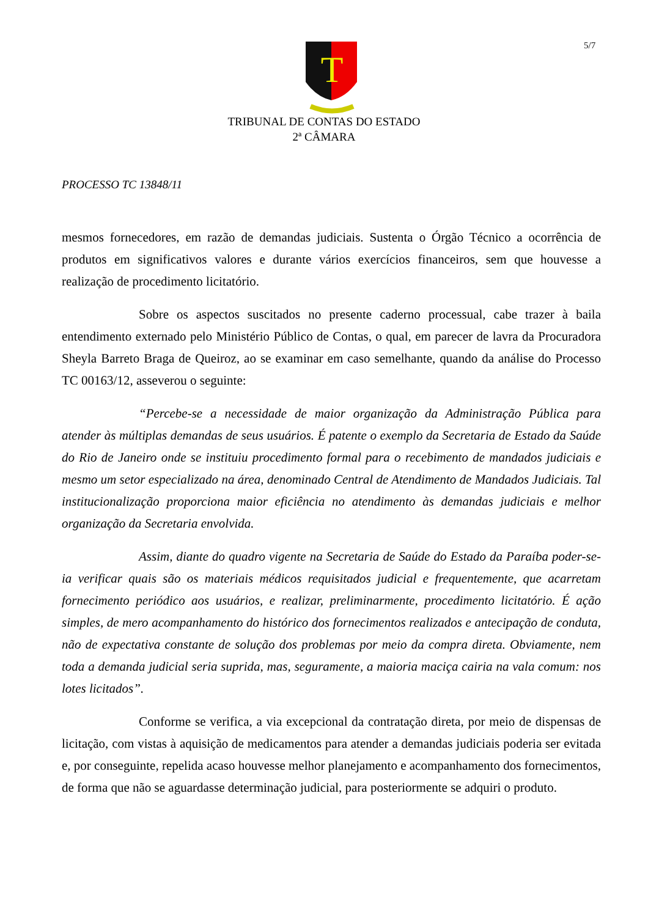5/7
T
TRIBUNAL DE CONTAS DO ESTADO
2ª CÂMARA
PROCESSO TC 13848/11
mesmos fornecedores, em razão de demandas judiciais. Sustenta o Órgão Técnico a ocorrência de produtos em significativos valores e durante vários exercícios financeiros, sem que houvesse a realização de procedimento licitatório.
Sobre os aspectos suscitados no presente caderno processual, cabe trazer à baila entendimento externado pelo Ministério Público de Contas, o qual, em parecer de lavra da Procuradora Sheyla Barreto Braga de Queiroz, ao se examinar em caso semelhante, quando da análise do Processo TC 00163/12, asseverou o seguinte:
“Percebe-se a necessidade de maior organização da Administração Pública para atender às múltiplas demandas de seus usuários. É patente o exemplo da Secretaria de Estado da Saúde do Rio de Janeiro onde se instituiu procedimento formal para o recebimento de mandados judiciais e mesmo um setor especializado na área, denominado Central de Atendimento de Mandados Judiciais. Tal institucionalização proporciona maior eficiência no atendimento às demandas judiciais e melhor organização da Secretaria envolvida.
Assim, diante do quadro vigente na Secretaria de Saúde do Estado da Paraíba poder-se-ia verificar quais são os materiais médicos requisitados judicial e frequentemente, que acarretam fornecimento periódico aos usuários, e realizar, preliminarmente, procedimento licitatório. É ação simples, de mero acompanhamento do histórico dos fornecimentos realizados e antecipação de conduta, não de expectativa constante de solução dos problemas por meio da compra direta. Obviamente, nem toda a demanda judicial seria suprida, mas, seguramente, a maioria maciça cairia na vala comum: nos lotes licitados”.
Conforme se verifica, a via excepcional da contratação direta, por meio de dispensas de licitação, com vistas à aquisição de medicamentos para atender a demandas judiciais poderia ser evitada e, por conseguinte, repelida acaso houvesse melhor planejamento e acompanhamento dos fornecimentos, de forma que não se aguardasse determinação judicial, para posteriormente se adquiri o produto.